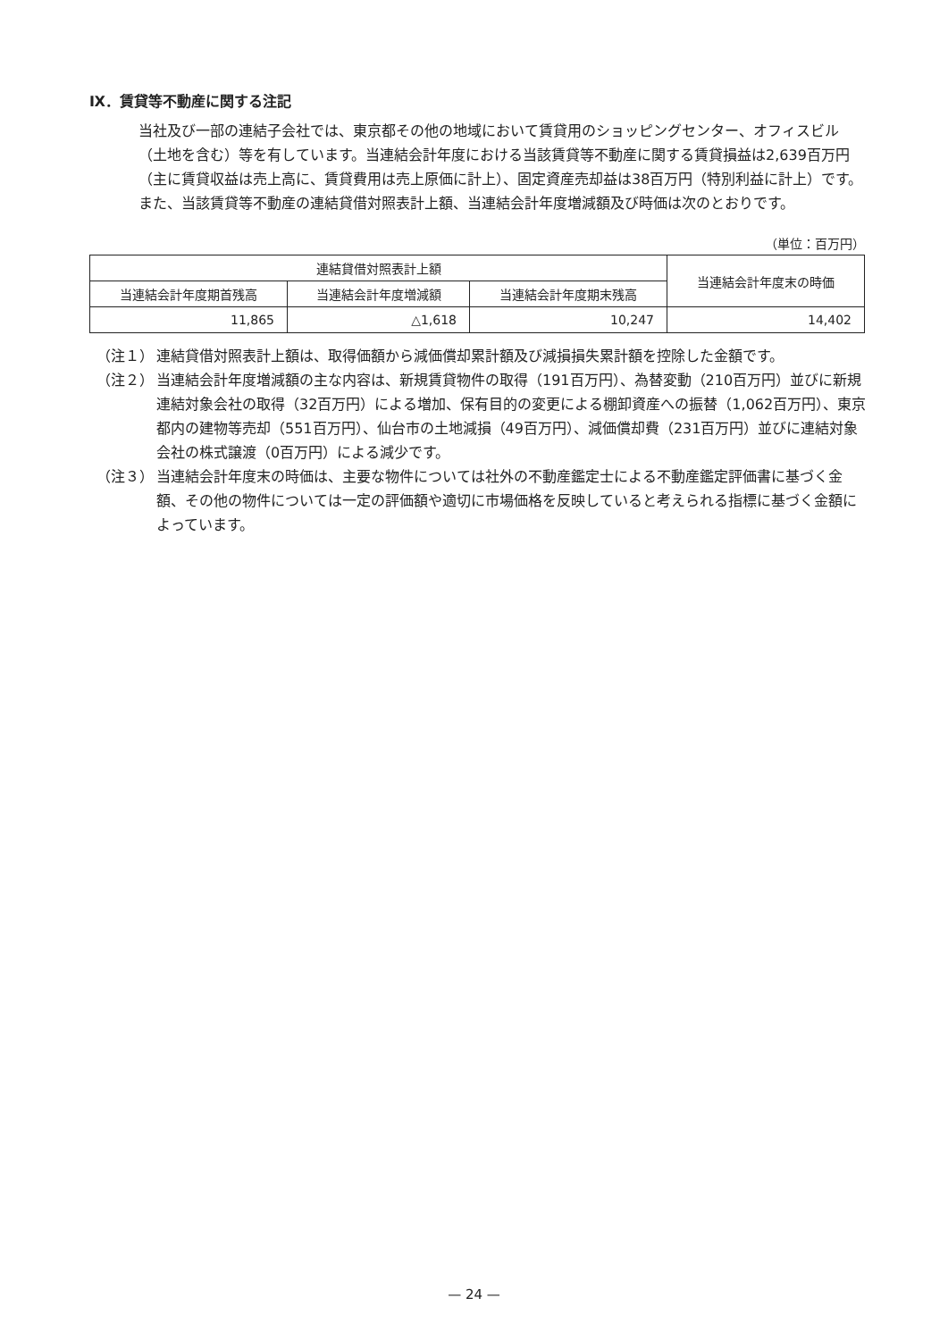Ⅸ．賃貸等不動産に関する注記
当社及び一部の連結子会社では、東京都その他の地域において賃貸用のショッピングセンター、オフィスビル（土地を含む）等を有しています。当連結会計年度における当該賃貸等不動産に関する賃貸損益は2,639百万円（主に賃貸収益は売上高に、賃貸費用は売上原価に計上）、固定資産売却益は38百万円（特別利益に計上）です。また、当該賃貸等不動産の連結貸借対照表計上額、当連結会計年度増減額及び時価は次のとおりです。
（単位：百万円）
| 連結貸借対照表計上額 | | | 当連結会計年度末の時価 |
| --- | --- | --- | --- |
| 当連結会計年度期首残高 | 当連結会計年度増減額 | 当連結会計年度期末残高 | |
| 11,865 | △1,618 | 10,247 | 14,402 |
（注１） 連結貸借対照表計上額は、取得価額から減価償却累計額及び減損損失累計額を控除した金額です。
（注２） 当連結会計年度増減額の主な内容は、新規賃貸物件の取得（191百万円）、為替変動（210百万円）並びに新規連結対象会社の取得（32百万円）による増加、保有目的の変更による棚卸資産への振替（1,062百万円）、東京都内の建物等売却（551百万円）、仙台市の土地減損（49百万円）、減価償却費（231百万円）並びに連結対象会社の株式譲渡（0百万円）による減少です。
（注３） 当連結会計年度末の時価は、主要な物件については社外の不動産鑑定士による不動産鑑定評価書に基づく金額、その他の物件については一定の評価額や適切に市場価格を反映していると考えられる指標に基づく金額によっています。
— 24 —